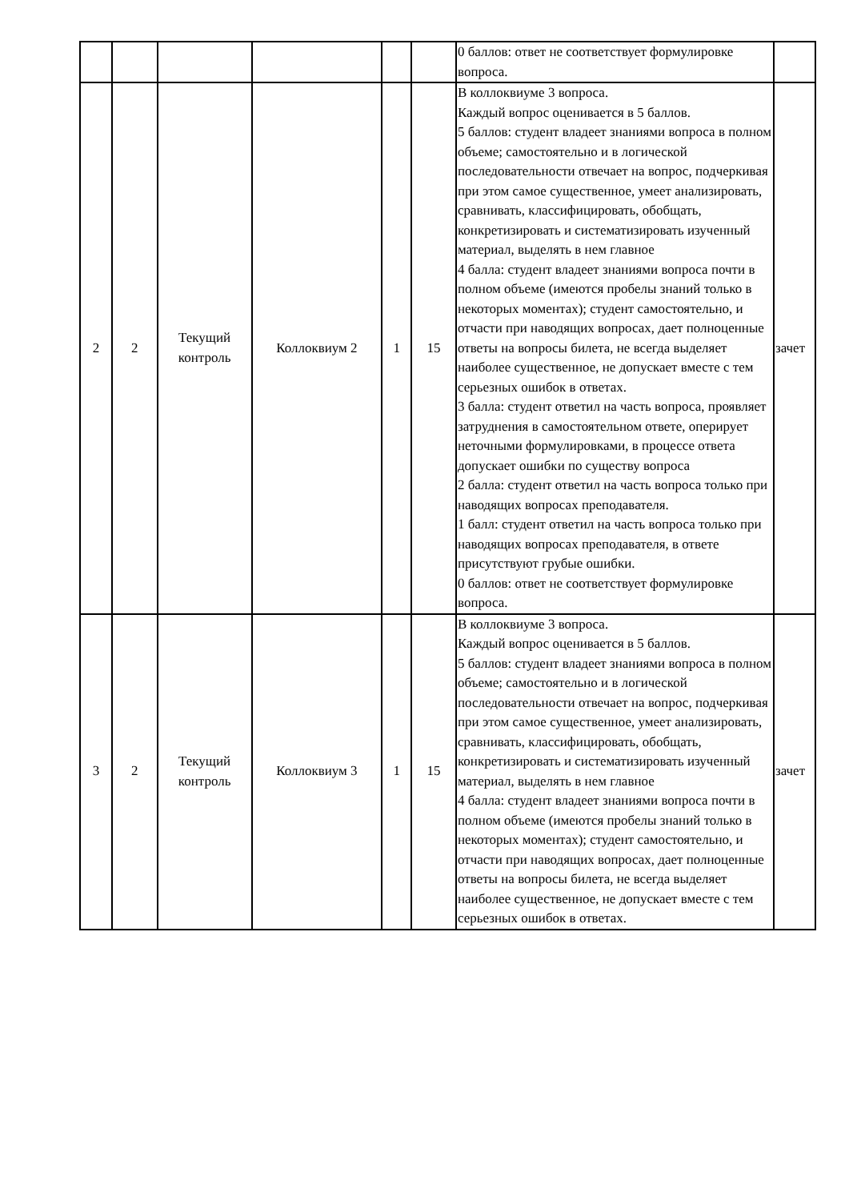| | | | | | | 0 баллов: ответ не соответствует формулировке вопроса. | |
| 2 | 2 | Текущий контроль | Коллоквиум 2 | 1 | 15 | В коллоквиуме 3 вопроса. Каждый вопрос оценивается в 5 баллов. 5 баллов: студент владеет знаниями вопроса в полном объеме; самостоятельно и в логической последовательности отвечает на вопрос, подчеркивая при этом самое существенное, умеет анализировать, сравнивать, классифицировать, обобщать, конкретизировать и систематизировать изученный материал, выделять в нем главное 4 балла: студент владеет знаниями вопроса почти в полном объеме (имеются пробелы знаний только в некоторых моментах); студент самостоятельно, и отчасти при наводящих вопросах, дает полноценные ответы на вопросы билета, не всегда выделяет наиболее существенное, не допускает вместе с тем серьезных ошибок в ответах. 3 балла: студент ответил на часть вопроса, проявляет затруднения в самостоятельном ответе, оперирует неточными формулировками, в процессе ответа допускает ошибки по существу вопроса 2 балла: студент ответил на часть вопроса только при наводящих вопросах преподавателя. 1 балл: студент ответил на часть вопроса только при наводящих вопросах преподавателя, в ответе присутствуют грубые ошибки. 0 баллов: ответ не соответствует формулировке вопроса. | зачет |
| 3 | 2 | Текущий контроль | Коллоквиум 3 | 1 | 15 | В коллоквиуме 3 вопроса. Каждый вопрос оценивается в 5 баллов. 5 баллов: студент владеет знаниями вопроса в полном объеме; самостоятельно и в логической последовательности отвечает на вопрос, подчеркивая при этом самое существенное, умеет анализировать, сравнивать, классифицировать, обобщать, конкретизировать и систематизировать изученный материал, выделять в нем главное 4 балла: студент владеет знаниями вопроса почти в полном объеме (имеются пробелы знаний только в некоторых моментах); студент самостоятельно, и отчасти при наводящих вопросах, дает полноценные ответы на вопросы билета, не всегда выделяет наиболее существенное, не допускает вместе с тем серьезных ошибок в ответах. | зачет |